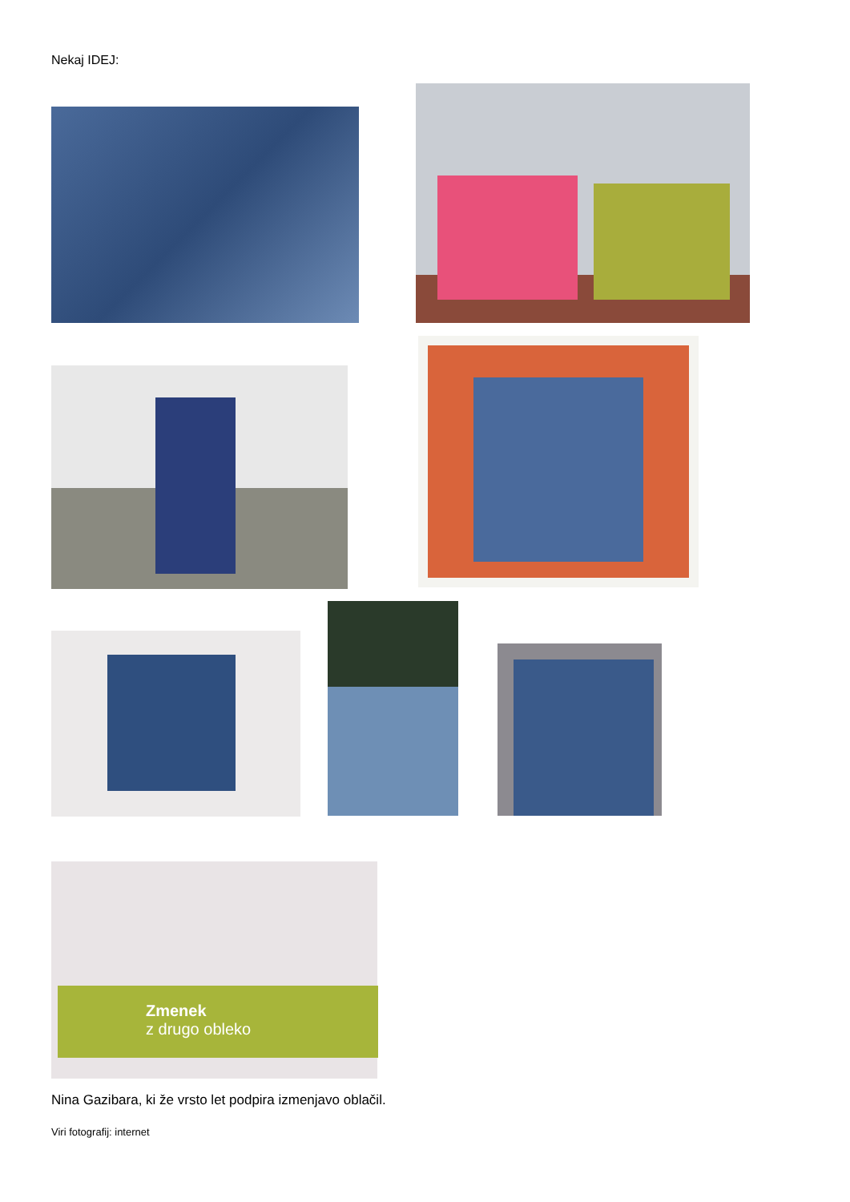Nekaj IDEJ:
Zmenek
z drugo obleko
Nina Gazibara, ki že vrsto let podpira izmenjavo oblačil.
Viri fotografij: internet